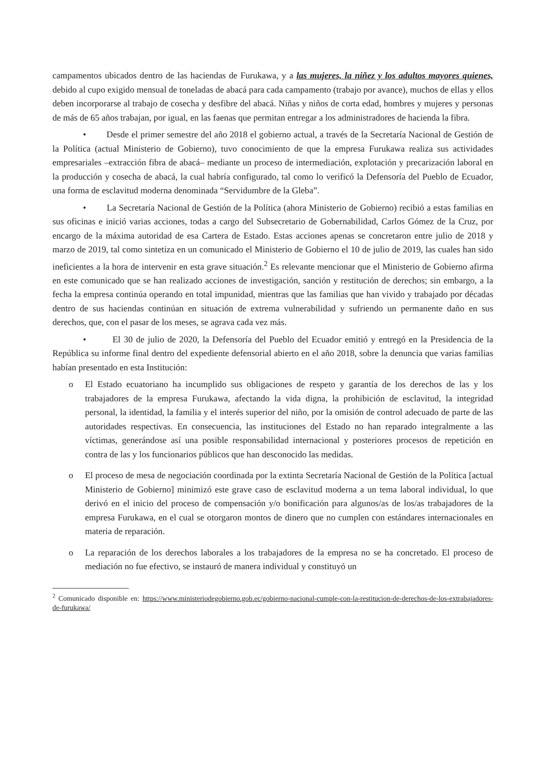campamentos ubicados dentro de las haciendas de Furukawa, y a las mujeres, la niñez y los adultos mayores quienes, debido al cupo exigido mensual de toneladas de abacá para cada campamento (trabajo por avance), muchos de ellas y ellos deben incorporarse al trabajo de cosecha y desfibre del abacá. Niñas y niños de corta edad, hombres y mujeres y personas de más de 65 años trabajan, por igual, en las faenas que permitan entregar a los administradores de hacienda la fibra.
• Desde el primer semestre del año 2018 el gobierno actual, a través de la Secretaría Nacional de Gestión de la Política (actual Ministerio de Gobierno), tuvo conocimiento de que la empresa Furukawa realiza sus actividades empresariales –extracción fibra de abacá– mediante un proceso de intermediación, explotación y precarización laboral en la producción y cosecha de abacá, la cual habría configurado, tal como lo verificó la Defensoría del Pueblo de Ecuador, una forma de esclavitud moderna denominada “Servidumbre de la Gleba”.
• La Secretaría Nacional de Gestión de la Política (ahora Ministerio de Gobierno) recibió a estas familias en sus oficinas e inició varias acciones, todas a cargo del Subsecretario de Gobernabilidad, Carlos Gómez de la Cruz, por encargo de la máxima autoridad de esa Cartera de Estado. Estas acciones apenas se concretaron entre julio de 2018 y marzo de 2019, tal como sintetiza en un comunicado el Ministerio de Gobierno el 10 de julio de 2019, las cuales han sido ineficientes a la hora de intervenir en esta grave situación.<sup>2</sup> Es relevante mencionar que el Ministerio de Gobierno afirma en este comunicado que se han realizado acciones de investigación, sanción y restitución de derechos; sin embargo, a la fecha la empresa continúa operando en total impunidad, mientras que las familias que han vivido y trabajado por décadas dentro de sus haciendas continúan en situación de extrema vulnerabilidad y sufriendo un permanente daño en sus derechos, que, con el pasar de los meses, se agrava cada vez más.
• El 30 de julio de 2020, la Defensoría del Pueblo del Ecuador emitió y entregó en la Presidencia de la República su informe final dentro del expediente defensorial abierto en el año 2018, sobre la denuncia que varias familias habían presentado en esta Institución:
o El Estado ecuatoriano ha incumplido sus obligaciones de respeto y garantía de los derechos de las y los trabajadores de la empresa Furukawa, afectando la vida digna, la prohibición de esclavitud, la integridad personal, la identidad, la familia y el interés superior del niño, por la omisión de control adecuado de parte de las autoridades respectivas. En consecuencia, las instituciones del Estado no han reparado integralmente a las víctimas, generándose así una posible responsabilidad internacional y posteriores procesos de repetición en contra de las y los funcionarios públicos que han desconocido las medidas.
o El proceso de mesa de negociación coordinada por la extinta Secretaría Nacional de Gestión de la Política [actual Ministerio de Gobierno] minimizó este grave caso de esclavitud moderna a un tema laboral individual, lo que derivó en el inicio del proceso de compensación y/o bonificación para algunos/as de los/as trabajadores de la empresa Furukawa, en el cual se otorgaron montos de dinero que no cumplen con estándares internacionales en materia de reparación.
o La reparación de los derechos laborales a los trabajadores de la empresa no se ha concretado. El proceso de mediación no fue efectivo, se instauró de manera individual y constituyó un
<sup>2</sup> Comunicado disponible en: https://www.ministeriodegobierno.gob.ec/gobierno-nacional-cumple-con-la-restitucion-de-derechos-de-los-extrabajadores-de-furukawa/